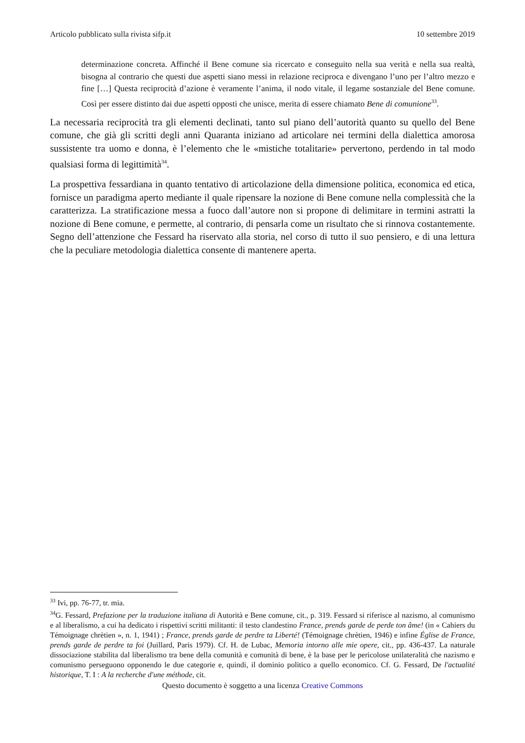Articolo pubblicato sulla rivista sifp.it 10 settembre 2019
determinazione concreta. Affinché il Bene comune sia ricercato e conseguito nella sua verità e nella sua realtà, bisogna al contrario che questi due aspetti siano messi in relazione reciproca e divengano l’uno per l’altro mezzo e fine […] Questa reciprocità d’azione è veramente l’anima, il nodo vitale, il legame sostanziale del Bene comune. Così per essere distinto dai due aspetti opposti che unisce, merita di essere chiamato Bene di comunione<sup>33</sup>.
La necessaria reciprocità tra gli elementi declinati, tanto sul piano dell’autorità quanto su quello del Bene comune, che già gli scritti degli anni Quaranta iniziano ad articolare nei termini della dialettica amorosa sussistente tra uomo e donna, è l’elemento che le «mistiche totalitarie» pervertono, perdendo in tal modo qualsiasi forma di legittimità<sup>34</sup>.
La prospettiva fessardiana in quanto tentativo di articolazione della dimensione politica, economica ed etica, fornisce un paradigma aperto mediante il quale ripensare la nozione di Bene comune nella complessità che la caratterizza. La stratificazione messa a fuoco dall’autore non si propone di delimitare in termini astratti la nozione di Bene comune, e permette, al contrario, di pensarla come un risultato che si rinnova costantemente. Segno dell’attenzione che Fessard ha riservato alla storia, nel corso di tutto il suo pensiero, e di una lettura che la peculiare metodologia dialettica consente di mantenere aperta.
<sup>33</sup> Ivi, pp. 76-77, tr. mia.
<sup>34</sup> G. Fessard, Prefazione per la traduzione italiana di Autorità e Bene comune, cit., p. 319. Fessard si riferisce al nazismo, al comunismo e al liberalismo, a cui ha dedicato i rispettivi scritti militanti: il testo clandestino France, prends garde de perde ton âme! (in « Cahiers du Témoignage chrètien », n. 1, 1941) ; France, prends garde de perdre ta Liberté! (Témoignage chrètien, 1946) e infine Église de France, prends garde de perdre ta foi (Juillard, Paris 1979). Cf. H. de Lubac, Memoria intorno alle mie opere, cit., pp. 436-437. La naturale dissociazione stabilita dal liberalismo tra bene della comunità e comunità di bene, è la base per le pericolose unilateralità che nazismo e comunismo perseguono opponendo le due categorie e, quindi, il dominio politico a quello economico. Cf. G. Fessard, De l'actualité historique, T. I : A la recherche d'une méthode, cit.
Questo documento è soggetto a una licenza Creative Commons